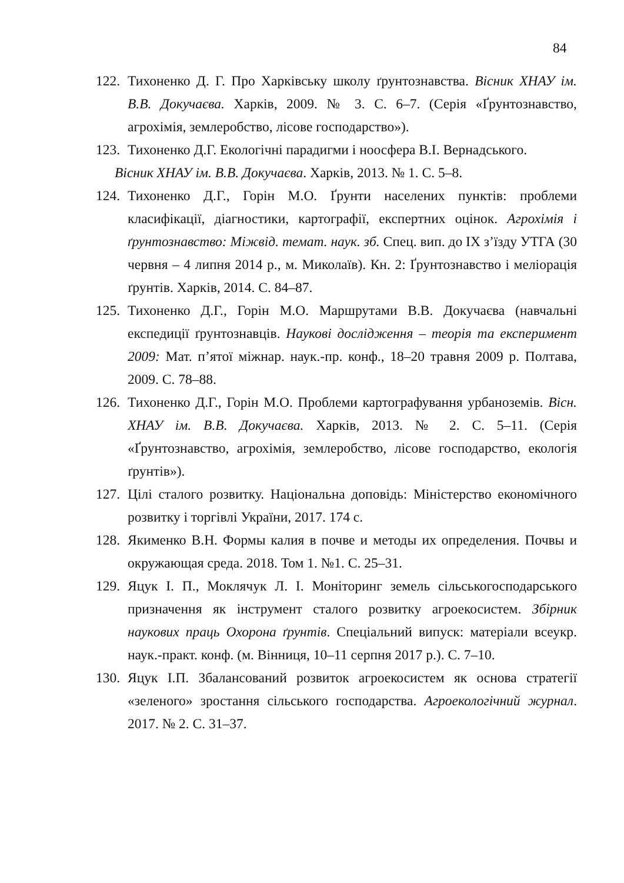84
122. Тихоненко Д. Г. Про Харківську школу ґрунтознавства. Вісник ХНАУ ім. В.В. Докучаєва. Харків, 2009. № 3. С. 6–7. (Серія «Ґрунтознавство, агрохімія, землеробство, лісове господарство»).
123. Тихоненко Д.Г. Екологічні парадигми і ноосфера В.І. Вернадського.
Вісник ХНАУ ім. В.В. Докучаєва. Харків, 2013. № 1. С. 5–8.
124. Тихоненко Д.Г., Горін М.О. Ґрунти населених пунктів: проблеми класифікації, діагностики, картографії, експертних оцінок. Агрохімія і ґрунтознавство: Міжвід. темат. наук. зб. Спец. вип. до ІХ з’їзду УТГА (30 червня – 4 липня 2014 р., м. Миколаїв). Кн. 2: Ґрунтознавство і меліорація ґрунтів. Харків, 2014. С. 84–87.
125. Тихоненко Д.Г., Горін М.О. Маршрутами В.В. Докучаєва (навчальні експедиції ґрунтознавців. Наукові дослідження – теорія та експеримент 2009: Мат. п’ятої міжнар. наук.-пр. конф., 18–20 травня 2009 р. Полтава, 2009. С. 78–88.
126. Тихоненко Д.Г., Горін М.О. Проблеми картографування урбаноземів. Вісн. ХНАУ ім. В.В. Докучаєва. Харків, 2013. № 2. С. 5–11. (Серія «Ґрунтознавство, агрохімія, землеробство, лісове господарство, екологія ґрунтів»).
127. Цілі сталого розвитку. Національна доповідь: Міністерство економічного розвитку і торгівлі України, 2017. 174 с.
128. Якименко В.Н. Формы калия в почве и методы их определения. Почвы и окружающая среда. 2018. Том 1. №1. С. 25–31.
129. Яцук І. П., Моклячук Л. І. Моніторинг земель сільськогосподарського призначення як інструмент сталого розвитку агроекосистем. Збірник наукових праць Охорона ґрунтів. Спеціальний випуск: матеріали всеукр. наук.-практ. конф. (м. Вінниця, 10–11 серпня 2017 р.). С. 7–10.
130. Яцук І.П. Збалансований розвиток агроекосистем як основа стратегії «зеленого» зростання сільського господарства. Агроекологічний журнал. 2017. № 2. С. 31–37.